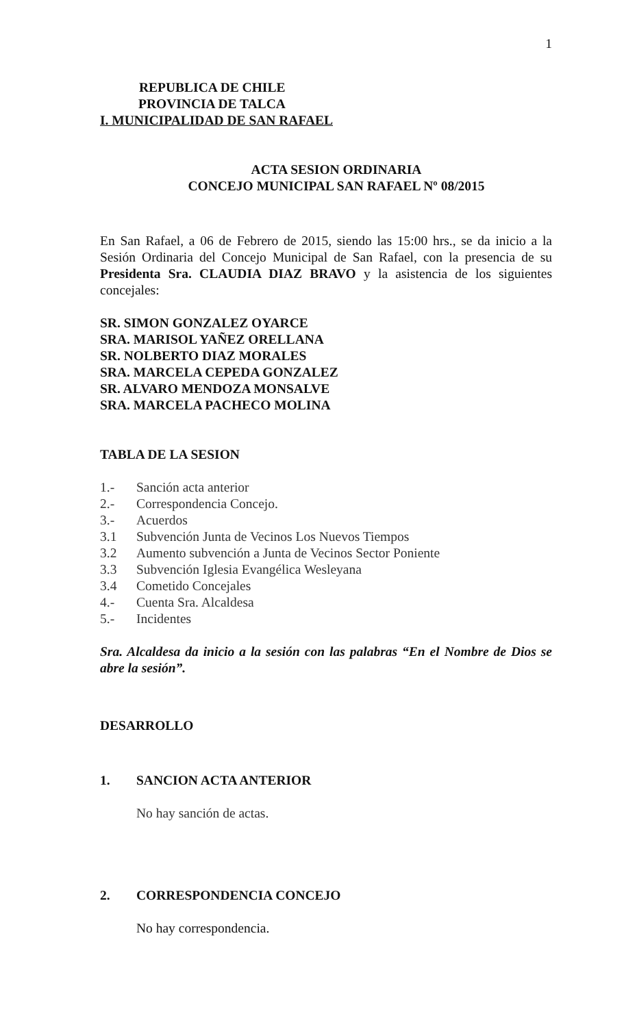1
REPUBLICA DE CHILE
PROVINCIA DE TALCA
I. MUNICIPALIDAD DE SAN RAFAEL
ACTA SESION ORDINARIA
CONCEJO MUNICIPAL SAN RAFAEL Nº 08/2015
En San Rafael, a 06 de Febrero de 2015, siendo las 15:00 hrs., se da inicio a la Sesión Ordinaria del Concejo Municipal de San Rafael, con la presencia de su Presidenta Sra. CLAUDIA DIAZ BRAVO y la asistencia de los siguientes concejales:
SR. SIMON GONZALEZ OYARCE
SRA. MARISOL YAÑEZ ORELLANA
SR. NOLBERTO DIAZ MORALES
SRA. MARCELA CEPEDA GONZALEZ
SR. ALVARO MENDOZA MONSALVE
SRA. MARCELA PACHECO MOLINA
TABLA DE LA SESION
1.- Sanción acta anterior
2.- Correspondencia Concejo.
3.- Acuerdos
3.1 Subvención Junta de Vecinos Los Nuevos Tiempos
3.2 Aumento subvención a Junta de Vecinos Sector Poniente
3.3 Subvención Iglesia Evangélica Wesleyana
3.4 Cometido Concejales
4.- Cuenta Sra. Alcaldesa
5.- Incidentes
Sra. Alcaldesa da inicio a la sesión con las palabras “En el Nombre de Dios se abre la sesión”.
DESARROLLO
1. SANCION ACTA ANTERIOR
No hay sanción de actas.
2. CORRESPONDENCIA CONCEJO
No hay correspondencia.